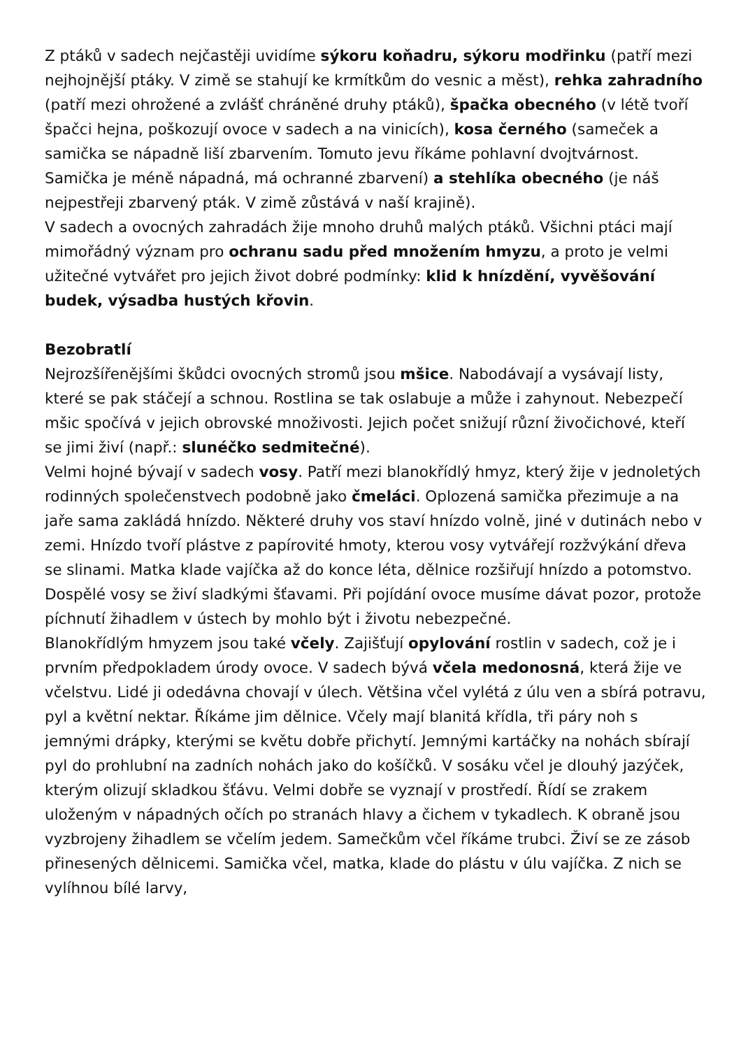Z ptáků v sadech nejčastěji uvidíme sýkoru koňadru, sýkoru modřinku (patří mezi nejhojnější ptáky. V zimě se stahují ke krmítkům do vesnic a měst), rehka zahradního (patří mezi ohrožené a zvlášť chráněné druhy ptáků), špačka obecného (v létě tvoří špačci hejna, poškozují ovoce v sadech a na vinicích), kosa černého (sameček a samička se nápadně liší zbarvením. Tomuto jevu říkáme pohlavní dvojtvárnost. Samička je méně nápadná, má ochranné zbarvení) a stehlíka obecného (je náš nejpestřeji zbarvený pták. V zimě zůstává v naší krajině).
V sadech a ovocných zahradách žije mnoho druhů malých ptáků. Všichni ptáci mají mimořádný význam pro ochranu sadu před množením hmyzu, a proto je velmi užitečné vytvářet pro jejich život dobré podmínky: klid k hnízdění, vyvěšování budek, výsadba hustých křovin.
Bezobratlí
Nejrozšířenějšími škůdci ovocných stromů jsou mšice. Nabodávají a vysávají listy, které se pak stáčejí a schnou. Rostlina se tak oslabuje a může i zahynout. Nebezpečí mšic spočívá v jejich obrovské množivosti. Jejich počet snižují různí živočichové, kteří se jimi živí (např.: slunéčko sedmitečné).
Velmi hojné bývají v sadech vosy. Patří mezi blanokřídlý hmyz, který žije v jednoletých rodinných společenstvech podobně jako čmeláci. Oplozená samička přezimuje a na jaře sama zakládá hnízdo. Některé druhy vos staví hnízdo volně, jiné v dutinách nebo v zemi. Hnízdo tvoří plástve z papírovité hmoty, kterou vosy vytvářejí rozžvýkání dřeva se slinami. Matka klade vajíčka až do konce léta, dělnice rozšiřují hnízdo a potomstvo. Dospělé vosy se živí sladkými šťavami. Při pojídání ovoce musíme dávat pozor, protože píchnutí žihadlem v ústech by mohlo být i životu nebezpečné.
Blanokřídlým hmyzem jsou také včely. Zajišťují opylování rostlin v sadech, což je i prvním předpokladem úrody ovoce. V sadech bývá včela medonosná, která žije ve včelstvu. Lidé ji odedávna chovají v úlech. Většina včel vylétá z úlu ven a sbírá potravu, pyl a květní nektar. Říkáme jim dělnice. Včely mají blanitá křídla, tři páry noh s jemnými drápky, kterými se květu dobře přichytí. Jemnými kartáčky na nohách sbírají pyl do prohlubní na zadních nohách jako do košíčků. V sosáku včel je dlouhý jazýček, kterým olizují skladkou šťávu. Velmi dobře se vyznají v prostředí. Řídí se zrakem uloženým v nápadných očích po stranách hlavy a čichem v tykadlech. K obraně jsou vyzbrojeny žihadlem se včelím jedem. Samečkům včel říkáme trubci. Živí se ze zásob přinesených dělnicemi. Samička včel, matka, klade do plástu v úlu vajíčka. Z nich se vylíhnou bílé larvy,